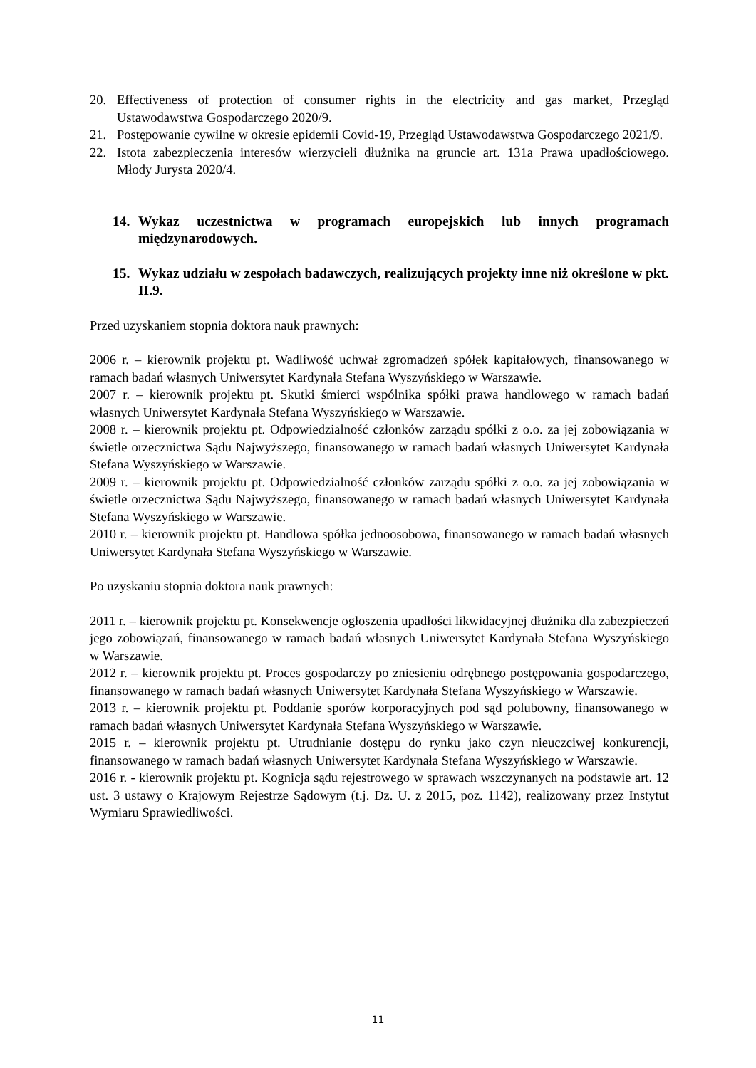20. Effectiveness of protection of consumer rights in the electricity and gas market, Przegląd Ustawodawstwa Gospodarczego 2020/9.
21. Postępowanie cywilne w okresie epidemii Covid-19, Przegląd Ustawodawstwa Gospodarczego 2021/9.
22. Istota zabezpieczenia interesów wierzycieli dłużnika na gruncie art. 131a Prawa upadłościowego. Młody Jurysta 2020/4.
14. Wykaz uczestnictwa w programach europejskich lub innych programach międzynarodowych.
15. Wykaz udziału w zespołach badawczych, realizujących projekty inne niż określone w pkt. II.9.
Przed uzyskaniem stopnia doktora nauk prawnych:
2006 r. – kierownik projektu pt. Wadliwość uchwał zgromadzeń spółek kapitałowych, finansowanego w ramach badań własnych Uniwersytet Kardynała Stefana Wyszyńskiego w Warszawie.
2007 r. – kierownik projektu pt. Skutki śmierci wspólnika spółki prawa handlowego w ramach badań własnych Uniwersytet Kardynała Stefana Wyszyńskiego w Warszawie.
2008 r. – kierownik projektu pt. Odpowiedzialność członków zarządu spółki z o.o. za jej zobowiązania w świetle orzecznictwa Sądu Najwyższego, finansowanego w ramach badań własnych Uniwersytet Kardynała Stefana Wyszyńskiego w Warszawie.
2009 r. – kierownik projektu pt. Odpowiedzialność członków zarządu spółki z o.o. za jej zobowiązania w świetle orzecznictwa Sądu Najwyższego, finansowanego w ramach badań własnych Uniwersytet Kardynała Stefana Wyszyńskiego w Warszawie.
2010 r. – kierownik projektu pt. Handlowa spółka jednoosobowa, finansowanego w ramach badań własnych Uniwersytet Kardynała Stefana Wyszyńskiego w Warszawie.
Po uzyskaniu stopnia doktora nauk prawnych:
2011 r. – kierownik projektu pt. Konsekwencje ogłoszenia upadłości likwidacyjnej dłużnika dla zabezpieczeń jego zobowiązań, finansowanego w ramach badań własnych Uniwersytet Kardynała Stefana Wyszyńskiego w Warszawie.
2012 r. – kierownik projektu pt. Proces gospodarczy po zniesieniu odrębnego postępowania gospodarczego, finansowanego w ramach badań własnych Uniwersytet Kardynała Stefana Wyszyńskiego w Warszawie.
2013 r. – kierownik projektu pt. Poddanie sporów korporacyjnych pod sąd polubowny, finansowanego w ramach badań własnych Uniwersytet Kardynała Stefana Wyszyńskiego w Warszawie.
2015 r. – kierownik projektu pt. Utrudnianie dostępu do rynku jako czyn nieuczciwej konkurencji, finansowanego w ramach badań własnych Uniwersytet Kardynała Stefana Wyszyńskiego w Warszawie.
2016 r. - kierownik projektu pt. Kognicja sądu rejestrowego w sprawach wszczynanych na podstawie art. 12 ust. 3 ustawy o Krajowym Rejestrze Sądowym (t.j. Dz. U. z 2015, poz. 1142), realizowany przez Instytut Wymiaru Sprawiedliwości.
11